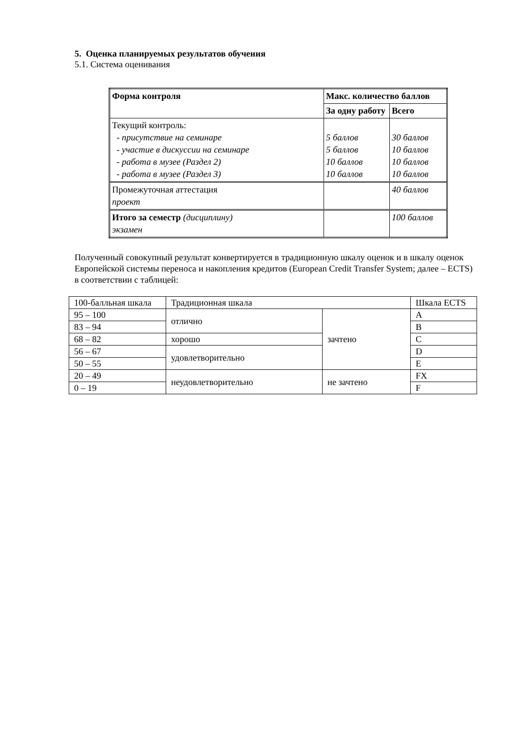5. Оценка планируемых результатов обучения
5.1. Система оценивания
| Форма контроля | Макс. количество баллов | |
| | За одну работу | Всего |
| Текущий контроль: - присутствие на семинаре - участие в дискуссии на семинаре - работа в музее (Раздел 2) - работа в музее (Раздел 3) | 5 баллов 5 баллов 10 баллов 10 баллов | 30 баллов 10 баллов 10 баллов 10 баллов |
| Промежуточная аттестация проект | | 40 баллов |
| Итого за семестр (дисциплину) экзамен | | 100 баллов |
Полученный совокупный результат конвертируется в традиционную шкалу оценок и в шкалу оценок Европейской системы переноса и накопления кредитов (European Credit Transfer System; далее – ECTS) в соответствии с таблицей:
| 100-балльная шкала | Традиционная шкала | | Шкала ECTS |
| 95 – 100 | отлично | зачтено | A |
| 83 – 94 | | | B |
| 68 – 82 | хорошо | | C |
| 56 – 67 | удовлетворительно | | D |
| 50 – 55 | | | E |
| 20 – 49 | неудовлетворительно | не зачтено | FX |
| 0 – 19 | | | F |